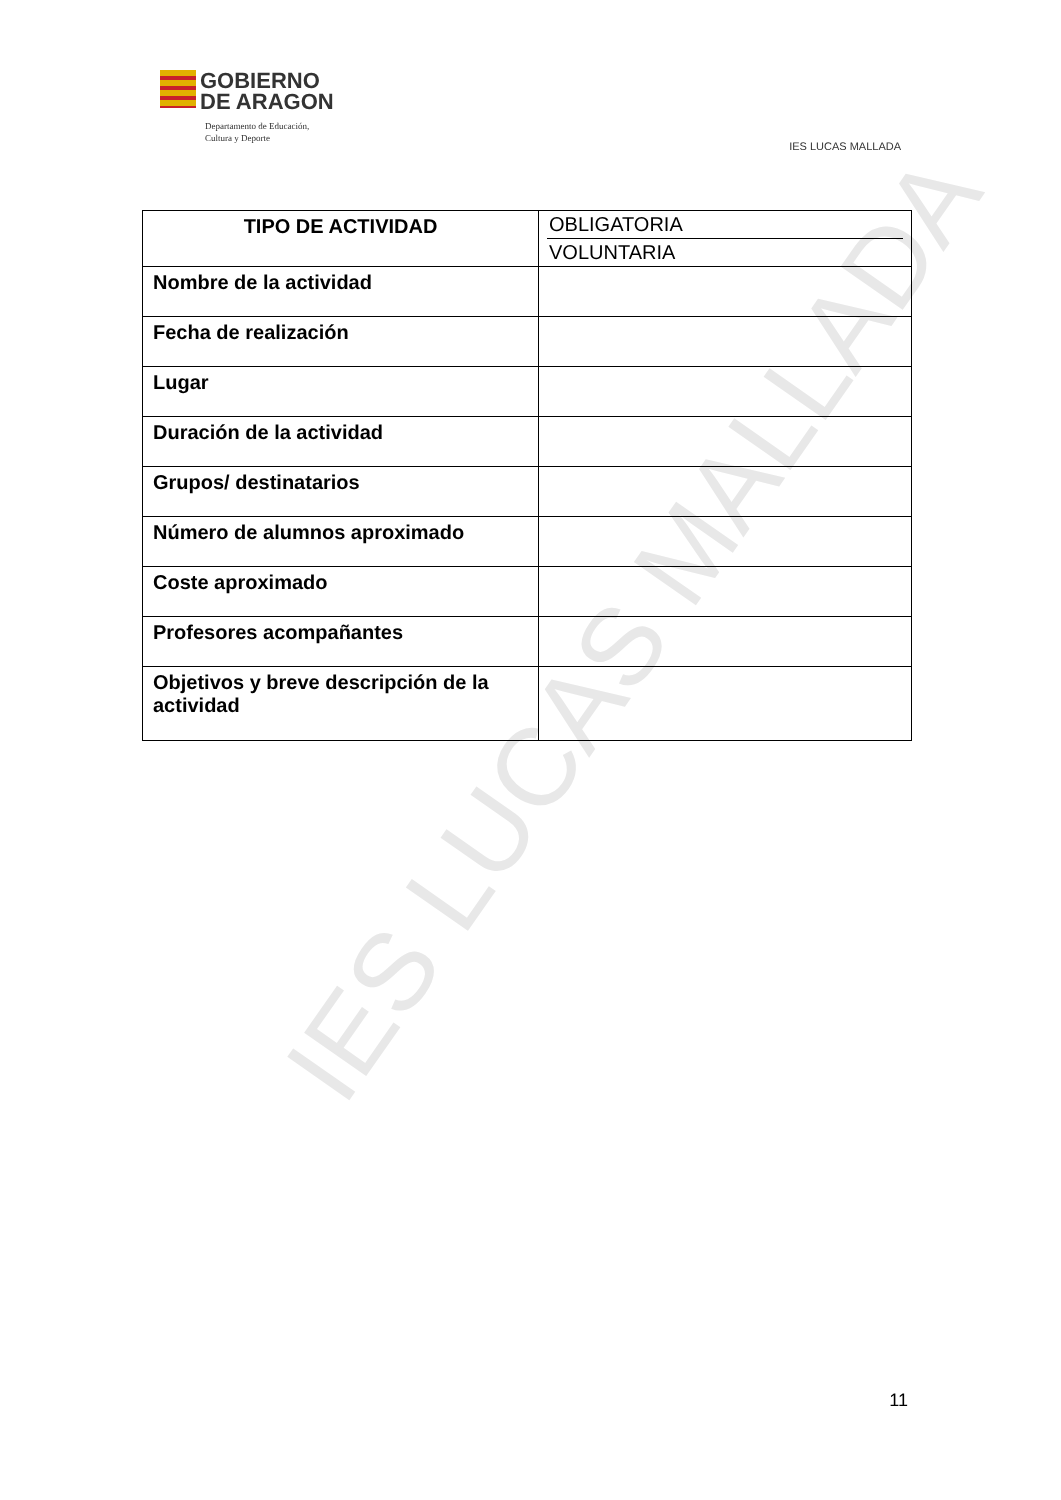IES LUCAS MALLADA
GOBIERNO
DE ARAGON
Departamento de Educación,
Cultura y Deporte
IES LUCAS MALLADA
| TIPO DE ACTIVIDAD | OBLIGATORIA VOLUNTARIA |
| Nombre de la actividad | |
| Fecha de realización | |
| Lugar | |
| Duración de la actividad | |
| Grupos/ destinatarios | |
| Número de alumnos aproximado | |
| Coste aproximado | |
| Profesores acompañantes | |
| Objetivos y breve descripción de la actividad | |
11